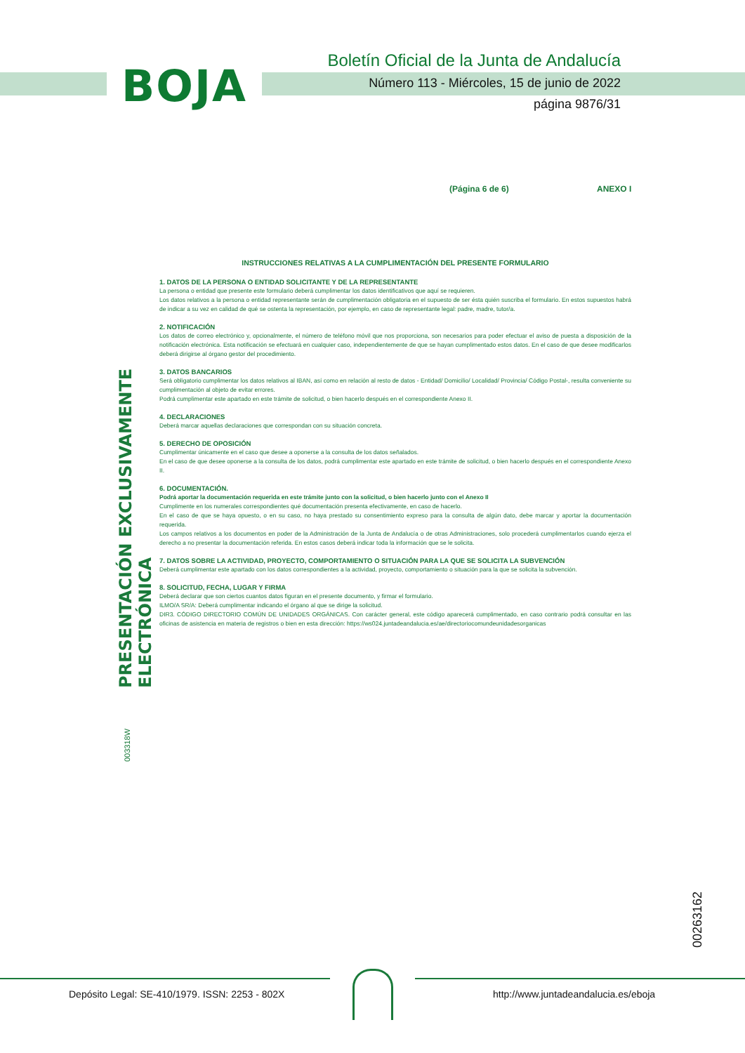BOJA
Boletín Oficial de la Junta de Andalucía
Número 113 - Miércoles, 15 de junio de 2022
página 9876/31
(Página 6 de 6) ANEXO I
PRESENTACIÓN EXCLUSIVAMENTE ELECTRÓNICA
003318W
INSTRUCCIONES RELATIVAS A LA CUMPLIMENTACIÓN DEL PRESENTE FORMULARIO
1. DATOS DE LA PERSONA O ENTIDAD SOLICITANTE Y DE LA REPRESENTANTE
La persona o entidad que presente este formulario deberá cumplimentar los datos identificativos que aquí se requieren.
Los datos relativos a la persona o entidad representante serán de cumplimentación obligatoria en el supuesto de ser ésta quién suscriba el formulario. En estos supuestos habrá de indicar a su vez en calidad de qué se ostenta la representación, por ejemplo, en caso de representante legal: padre, madre, tutor/a.
2. NOTIFICACIÓN
Los datos de correo electrónico y, opcionalmente, el número de teléfono móvil que nos proporciona, son necesarios para poder efectuar el aviso de puesta a disposición de la notificación electrónica. Esta notificación se efectuará en cualquier caso, independientemente de que se hayan cumplimentado estos datos. En el caso de que desee modificarlos deberá dirigirse al órgano gestor del procedimiento.
3. DATOS BANCARIOS
Será obligatorio cumplimentar los datos relativos al IBAN, así como en relación al resto de datos - Entidad/ Domicilio/ Localidad/ Provincia/ Código Postal-, resulta conveniente su cumplimentación al objeto de evitar errores.
Podrá cumplimentar este apartado en este trámite de solicitud, o bien hacerlo después en el correspondiente Anexo II.
4. DECLARACIONES
Deberá marcar aquellas declaraciones que correspondan con su situación concreta.
5. DERECHO DE OPOSICIÓN
Cumplimentar únicamente en el caso que desee a oponerse a la consulta de los datos señalados.
En el caso de que desee oponerse a la consulta de los datos, podrá cumplimentar este apartado en este trámite de solicitud, o bien hacerlo después en el correspondiente Anexo II.
6. DOCUMENTACIÓN.
Podrá aportar la documentación requerida en este trámite junto con la solicitud, o bien hacerlo junto con el Anexo II
Cumplimente en los numerales correspondientes qué documentación presenta efectivamente, en caso de hacerlo.
En el caso de que se haya opuesto, o en su caso, no haya prestado su consentimiento expreso para la consulta de algún dato, debe marcar y aportar la documentación requerida.
Los campos relativos a los documentos en poder de la Administración de la Junta de Andalucía o de otras Administraciones, solo procederá cumplimentarlos cuando ejerza el derecho a no presentar la documentación referida. En estos casos deberá indicar toda la información que se le solicita.
7. DATOS SOBRE LA ACTIVIDAD, PROYECTO, COMPORTAMIENTO O SITUACIÓN PARA LA QUE SE SOLICITA LA SUBVENCIÓN
Deberá cumplimentar este apartado con los datos correspondientes a la actividad, proyecto, comportamiento o situación para la que se solicita la subvención.
8. SOLICITUD, FECHA, LUGAR Y FIRMA
Deberá declarar que son ciertos cuantos datos figuran en el presente documento, y firmar el formulario.
ILMO/A SR/A: Deberá cumplimentar indicando el órgano al que se dirige la solicitud.
DIR3. CÓDIGO DIRECTORIO COMÚN DE UNIDADES ORGÁNICAS. Con carácter general, este código aparecerá cumplimentado, en caso contrario podrá consultar en las oficinas de asistencia en materia de registros o bien en esta dirección: https://ws024.juntadeandalucia.es/ae/directoriocomundeunidadesorganicas
00263162
Depósito Legal: SE-410/1979. ISSN: 2253 - 802X
http://www.juntadeandalucia.es/eboja